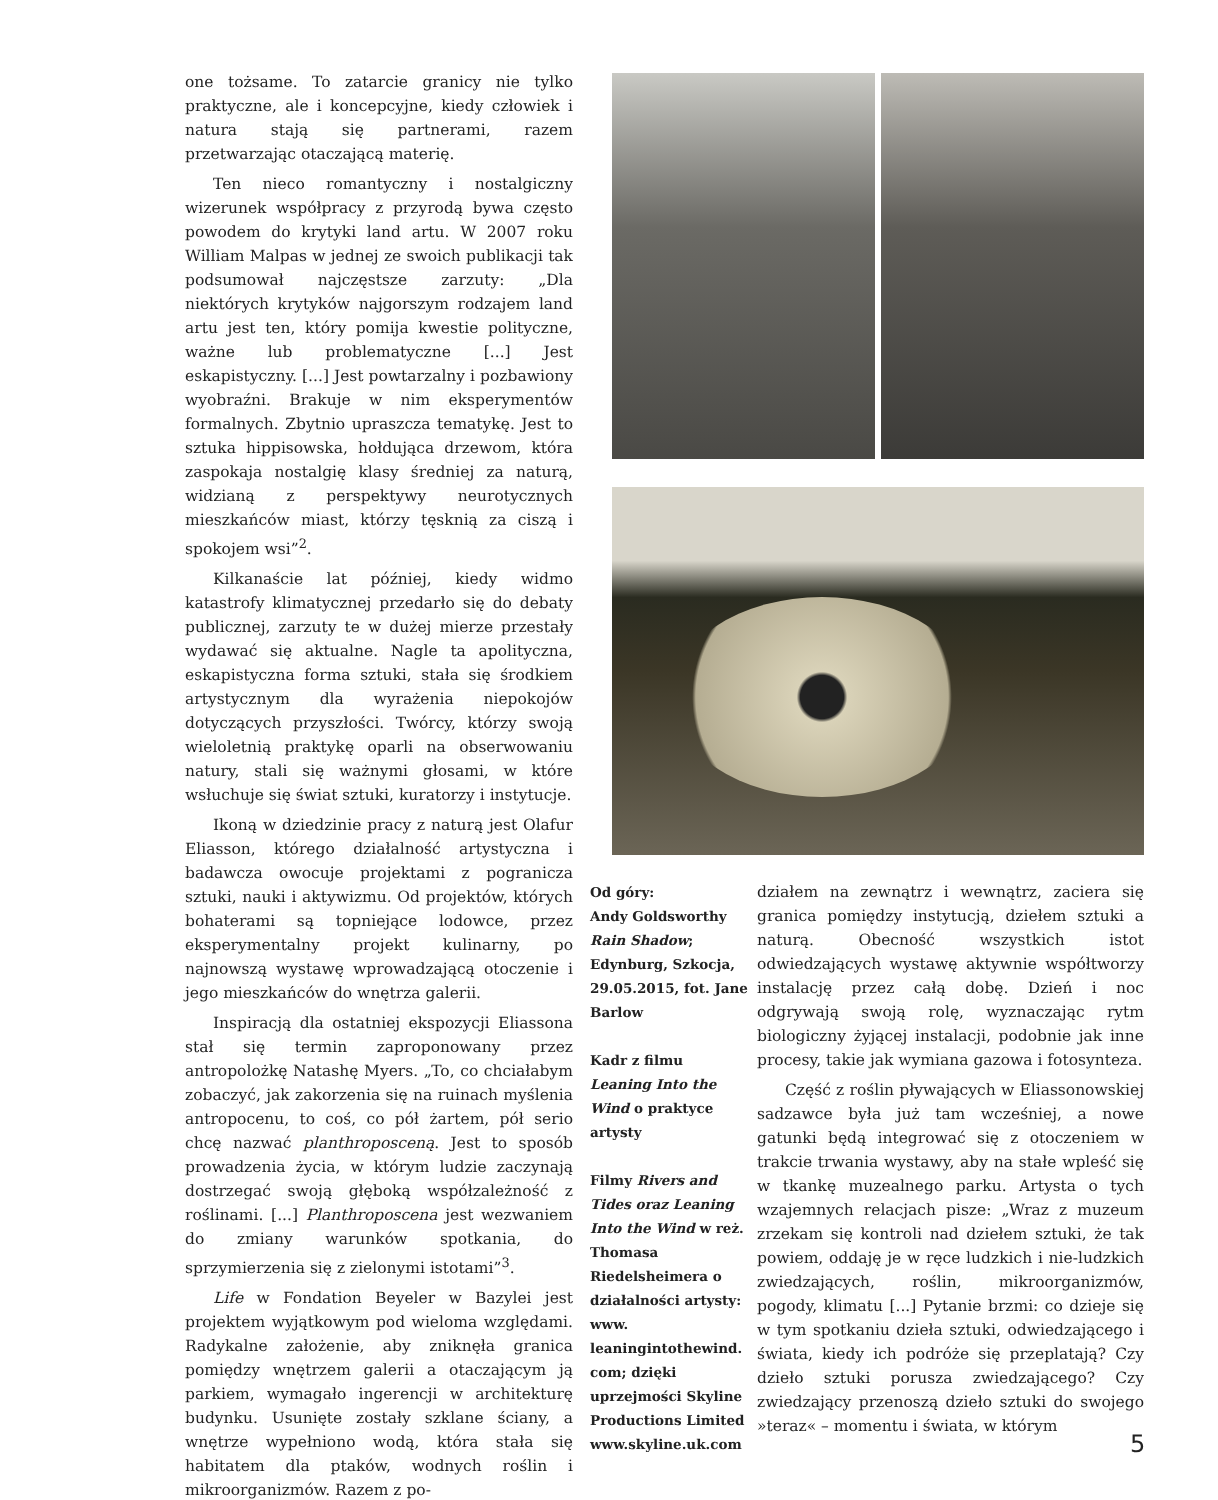one tożsame. To zatarcie granicy nie tylko praktyczne, ale i koncepcyjne, kiedy człowiek i natura stają się partnerami, razem przetwarzając otaczającą materię.
Ten nieco romantyczny i nostalgiczny wizerunek współpracy z przyrodą bywa często powodem do krytyki land artu. W 2007 roku William Malpas w jednej ze swoich publikacji tak podsumował najczęstsze zarzuty: „Dla niektórych krytyków najgorszym rodzajem land artu jest ten, który pomija kwestie polityczne, ważne lub problematyczne [...] Jest eskapistyczny. [...] Jest powtarzalny i pozbawiony wyobraźni. Brakuje w nim eksperymentów formalnych. Zbytnio upraszcza tematykę. Jest to sztuka hippisowska, hołdująca drzewom, która zaspokaja nostalgię klasy średniej za naturą, widzianą z perspektywy neurotycznych mieszkańców miast, którzy tęsknią za ciszą i spokojem wsi”<sup>2</sup>.
Kilkanaście lat później, kiedy widmo katastrofy klimatycznej przedarło się do debaty publicznej, zarzuty te w dużej mierze przestały wydawać się aktualne. Nagle ta apolityczna, eskapistyczna forma sztuki, stała się środkiem artystycznym dla wyrażenia niepokojów dotyczących przyszłości. Twórcy, którzy swoją wieloletnią praktykę oparli na obserwowaniu natury, stali się ważnymi głosami, w które wsłuchuje się świat sztuki, kuratorzy i instytucje.
Ikoną w dziedzinie pracy z naturą jest Olafur Eliasson, którego działalność artystyczna i badawcza owocuje projektami z pogranicza sztuki, nauki i aktywizmu. Od projektów, których bohaterami są topniejące lodowce, przez eksperymentalny projekt kulinarny, po najnowszą wystawę wprowadzającą otoczenie i jego mieszkańców do wnętrza galerii.
Inspiracją dla ostatniej ekspozycji Eliassona stał się termin zaproponowany przez antropolożkę Natashę Myers. „To, co chciałabym zobaczyć, jak zakorzenia się na ruinach myślenia antropocenu, to coś, co pół żartem, pół serio chcę nazwać planthroposceną. Jest to sposób prowadzenia życia, w którym ludzie zaczynają dostrzegać swoją głęboką współzależność z roślinami. [...] Planthroposcena jest wezwaniem do zmiany warunków spotkania, do sprzymierzenia się z zielonymi istotami”<sup>3</sup>.
Life w Fondation Beyeler w Bazylei jest projektem wyjątkowym pod wieloma względami. Radykalne założenie, aby zniknęła granica pomiędzy wnętrzem galerii a otaczającym ją parkiem, wymagało ingerencji w architekturę budynku. Usunięte zostały szklane ściany, a wnętrze wypełniono wodą, która stała się habitatem dla ptaków, wodnych roślin i mikroorganizmów. Razem z po-
Od góry:
Andy Goldsworthy Rain Shadow; Edynburg, Szkocja, 29.05.2015, fot. Jane Barlow
Kadr z filmu Leaning Into the Wind o praktyce artysty
Filmy Rivers and Tides oraz Leaning Into the Wind w reż. Thomasa Riedelsheimera o działalności artysty: www. leaningintothewind. com; dzięki uprzejmości Skyline Productions Limited www.skyline.uk.com
działem na zewnątrz i wewnątrz, zaciera się granica pomiędzy instytucją, dziełem sztuki a naturą. Obecność wszystkich istot odwiedzających wystawę aktywnie współtworzy instalację przez całą dobę. Dzień i noc odgrywają swoją rolę, wyznaczając rytm biologiczny żyjącej instalacji, podobnie jak inne procesy, takie jak wymiana gazowa i fotosynteza.
Część z roślin pływających w Eliassonowskiej sadzawce była już tam wcześniej, a nowe gatunki będą integrować się z otoczeniem w trakcie trwania wystawy, aby na stałe wpleść się w tkankę muzealnego parku. Artysta o tych wzajemnych relacjach pisze: „Wraz z muzeum zrzekam się kontroli nad dziełem sztuki, że tak powiem, oddaję je w ręce ludzkich i nie-ludzkich zwiedzających, roślin, mikroorganizmów, pogody, klimatu [...] Pytanie brzmi: co dzieje się w tym spotkaniu dzieła sztuki, odwiedzającego i świata, kiedy ich podróże się przeplatają? Czy dzieło sztuki porusza zwiedzającego? Czy zwiedzający przenoszą dzieło sztuki do swojego »teraz« – momentu i świata, w którym
5